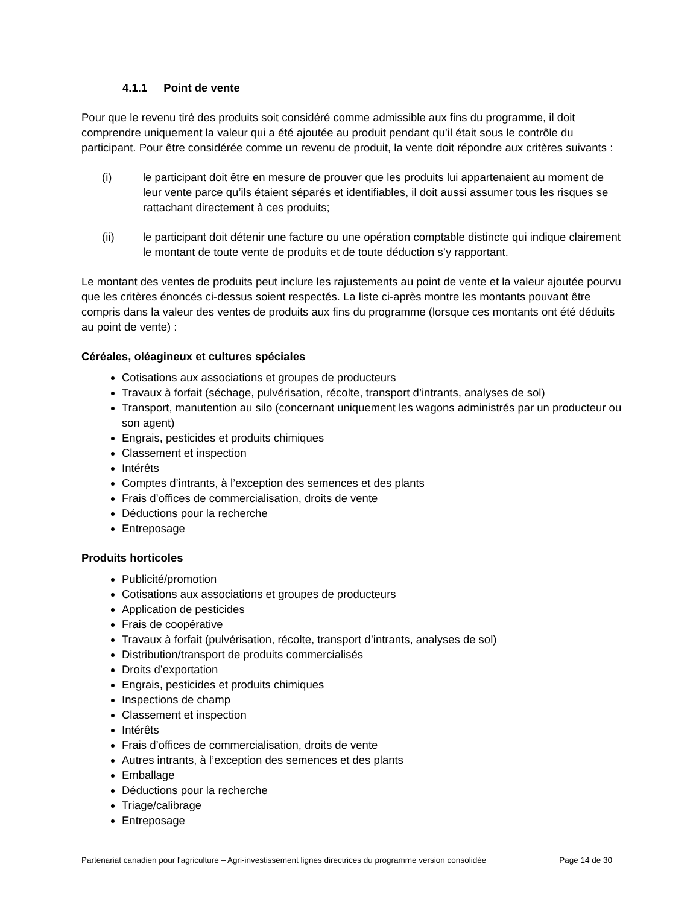4.1.1 Point de vente
Pour que le revenu tiré des produits soit considéré comme admissible aux fins du programme, il doit comprendre uniquement la valeur qui a été ajoutée au produit pendant qu’il était sous le contrôle du participant. Pour être considérée comme un revenu de produit, la vente doit répondre aux critères suivants :
(i) le participant doit être en mesure de prouver que les produits lui appartenaient au moment de leur vente parce qu’ils étaient séparés et identifiables, il doit aussi assumer tous les risques se rattachant directement à ces produits;
(ii) le participant doit détenir une facture ou une opération comptable distincte qui indique clairement le montant de toute vente de produits et de toute déduction s’y rapportant.
Le montant des ventes de produits peut inclure les rajustements au point de vente et la valeur ajoutée pourvu que les critères énoncés ci-dessus soient respectés. La liste ci-après montre les montants pouvant être compris dans la valeur des ventes de produits aux fins du programme (lorsque ces montants ont été déduits au point de vente) :
Céréales, oléagineux et cultures spéciales
Cotisations aux associations et groupes de producteurs
Travaux à forfait (séchage, pulvérisation, récolte, transport d’intrants, analyses de sol)
Transport, manutention au silo (concernant uniquement les wagons administrés par un producteur ou son agent)
Engrais, pesticides et produits chimiques
Classement et inspection
Intérêts
Comptes d’intrants, à l’exception des semences et des plants
Frais d’offices de commercialisation, droits de vente
Déductions pour la recherche
Entreposage
Produits horticoles
Publicité/promotion
Cotisations aux associations et groupes de producteurs
Application de pesticides
Frais de coopérative
Travaux à forfait (pulvérisation, récolte, transport d’intrants, analyses de sol)
Distribution/transport de produits commercialisés
Droits d’exportation
Engrais, pesticides et produits chimiques
Inspections de champ
Classement et inspection
Intérêts
Frais d’offices de commercialisation, droits de vente
Autres intrants, à l’exception des semences et des plants
Emballage
Déductions pour la recherche
Triage/calibrage
Entreposage
Partenariat canadien pour l'agriculture – Agri-investissement lignes directrices du programme version consolidée Page 14 de 30